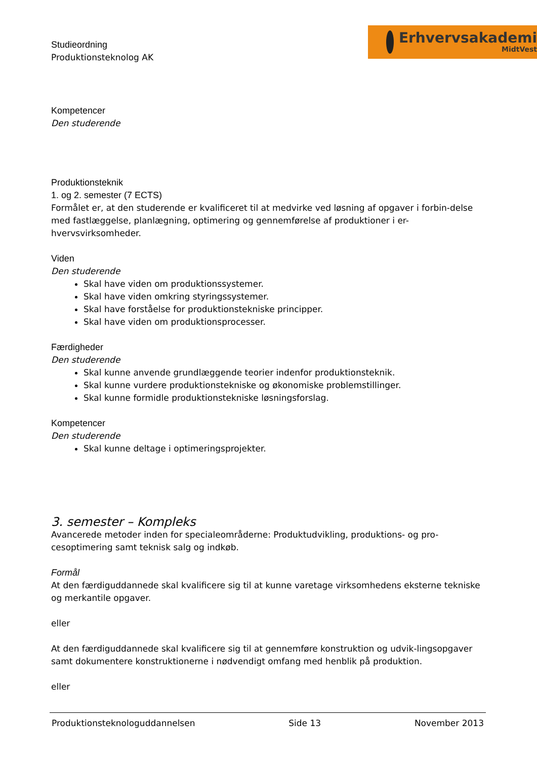Studieordning
Produktionsteknolog AK
Erhvervsakademi
MidtVest
Kompetencer
Den studerende
Produktionsteknik
1. og 2. semester (7 ECTS)
Formålet er, at den studerende er kvalificeret til at medvirke ved løsning af opgaver i forbin-delse med fastlæggelse, planlægning, optimering og gennemførelse af produktioner i er-hvervsvirksomheder.
Viden
Den studerende
Skal have viden om produktionssystemer.
Skal have viden omkring styringssystemer.
Skal have forståelse for produktionstekniske principper.
Skal have viden om produktionsprocesser.
Færdigheder
Den studerende
Skal kunne anvende grundlæggende teorier indenfor produktionsteknik.
Skal kunne vurdere produktionstekniske og økonomiske problemstillinger.
Skal kunne formidle produktionstekniske løsningsforslag.
Kompetencer
Den studerende
Skal kunne deltage i optimeringsprojekter.
3. semester – Kompleks
Avancerede metoder inden for specialeområderne: Produktudvikling, produktions- og pro-cesoptimering samt teknisk salg og indkøb.
Formål
At den færdiguddannede skal kvalificere sig til at kunne varetage virksomhedens eksterne tekniske og merkantile opgaver.
eller
At den færdiguddannede skal kvalificere sig til at gennemføre konstruktion og udvik-lingsopgaver samt dokumentere konstruktionerne i nødvendigt omfang med henblik på produktion.
eller
Produktionsteknologuddannelsen Side 13 November 2013